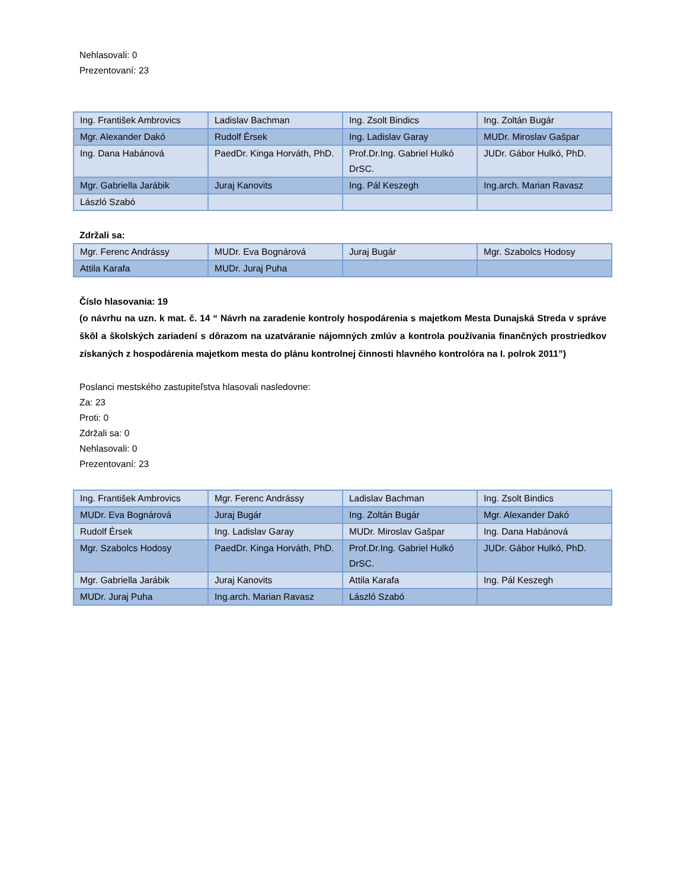Nehlasovali: 0
Prezentovaní: 23
| Ing. František Ambrovics | Ladislav Bachman | Ing. Zsolt Bindics | Ing. Zoltán Bugár |
| Mgr. Alexander Dakó | Rudolf Érsek | Ing. Ladislav Garay | MUDr. Miroslav Gašpar |
| Ing. Dana Habánová | PaedDr. Kinga Horváth, PhD. | Prof.Dr.Ing. Gabriel Hulkó DrSC. | JUDr. Gábor Hulkó, PhD. |
| Mgr. Gabriella Jarábik | Juraj Kanovits | Ing. Pál Keszegh | Ing.arch. Marian Ravasz |
| László Szabó | | | |
Zdržali sa:
| Mgr. Ferenc Andrássy | MUDr. Eva Bognárová | Juraj Bugár | Mgr. Szabolcs Hodosy |
| Attila Karafa | MUDr. Juraj Puha | | |
Číslo hlasovania: 19
(o návrhu na uzn. k mat. č. 14 “ Návrh na zaradenie kontroly hospodárenia s majetkom Mesta Dunajská Streda v správe škôl a školských zariadení s dôrazom na uzatváranie nájomných zmlúv a kontrola používania finančných prostriedkov získaných z hospodárenia majetkom mesta do plánu kontrolnej činnosti hlavného kontrolóra na I. polrok 2011”)
Poslanci mestského zastupiteľstva hlasovali nasledovne:
Za: 23
Proti: 0
Zdržali sa: 0
Nehlasovali: 0
Prezentovaní: 23
| Ing. František Ambrovics | Mgr. Ferenc Andrássy | Ladislav Bachman | Ing. Zsolt Bindics |
| MUDr. Eva Bognárová | Juraj Bugár | Ing. Zoltán Bugár | Mgr. Alexander Dakó |
| Rudolf Érsek | Ing. Ladislav Garay | MUDr. Miroslav Gašpar | Ing. Dana Habánová |
| Mgr. Szabolcs Hodosy | PaedDr. Kinga Horváth, PhD. | Prof.Dr.Ing. Gabriel Hulkó DrSC. | JUDr. Gábor Hulkó, PhD. |
| Mgr. Gabriella Jarábik | Juraj Kanovits | Attila Karafa | Ing. Pál Keszegh |
| MUDr. Juraj Puha | Ing.arch. Marian Ravasz | László Szabó | |